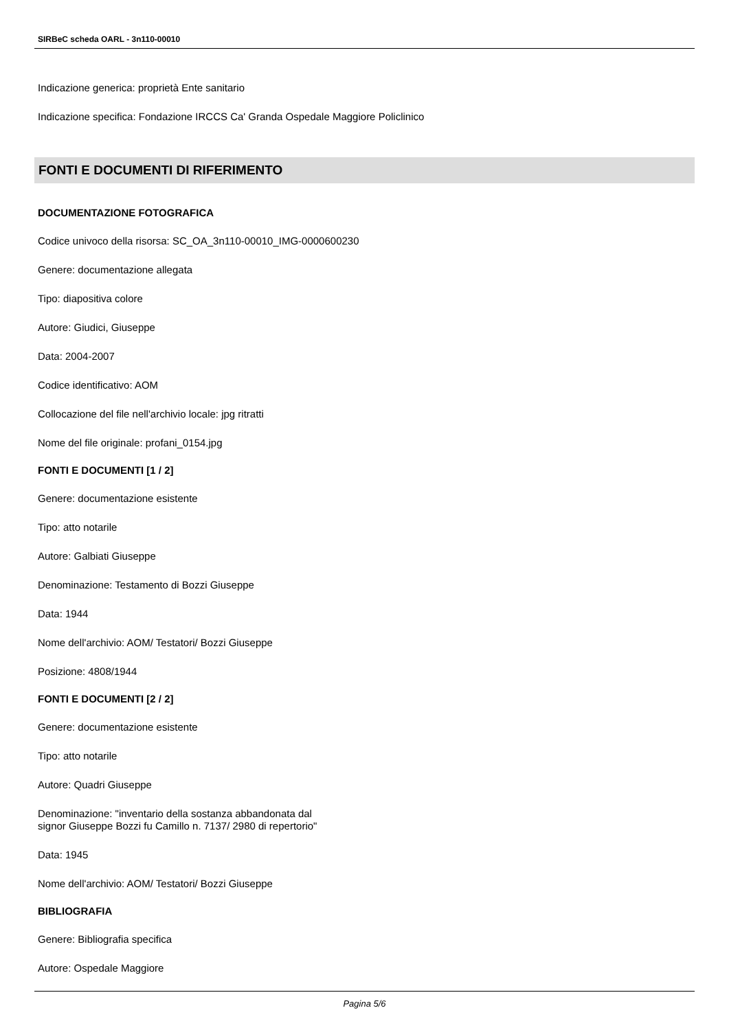SIRBeC scheda OARL - 3n110-00010
Indicazione generica: proprietà Ente sanitario
Indicazione specifica: Fondazione IRCCS Ca' Granda Ospedale Maggiore Policlinico
FONTI E DOCUMENTI DI RIFERIMENTO
DOCUMENTAZIONE FOTOGRAFICA
Codice univoco della risorsa: SC_OA_3n110-00010_IMG-0000600230
Genere: documentazione allegata
Tipo: diapositiva colore
Autore: Giudici, Giuseppe
Data: 2004-2007
Codice identificativo: AOM
Collocazione del file nell'archivio locale: jpg ritratti
Nome del file originale: profani_0154.jpg
FONTI E DOCUMENTI [1 / 2]
Genere: documentazione esistente
Tipo: atto notarile
Autore: Galbiati Giuseppe
Denominazione: Testamento di Bozzi Giuseppe
Data: 1944
Nome dell'archivio: AOM/ Testatori/ Bozzi Giuseppe
Posizione: 4808/1944
FONTI E DOCUMENTI [2 / 2]
Genere: documentazione esistente
Tipo: atto notarile
Autore: Quadri Giuseppe
Denominazione: "inventario della sostanza abbandonata dal
signor Giuseppe Bozzi fu Camillo n. 7137/ 2980 di repertorio"
Data: 1945
Nome dell'archivio: AOM/ Testatori/ Bozzi Giuseppe
BIBLIOGRAFIA
Genere: Bibliografia specifica
Autore: Ospedale Maggiore
Pagina 5/6